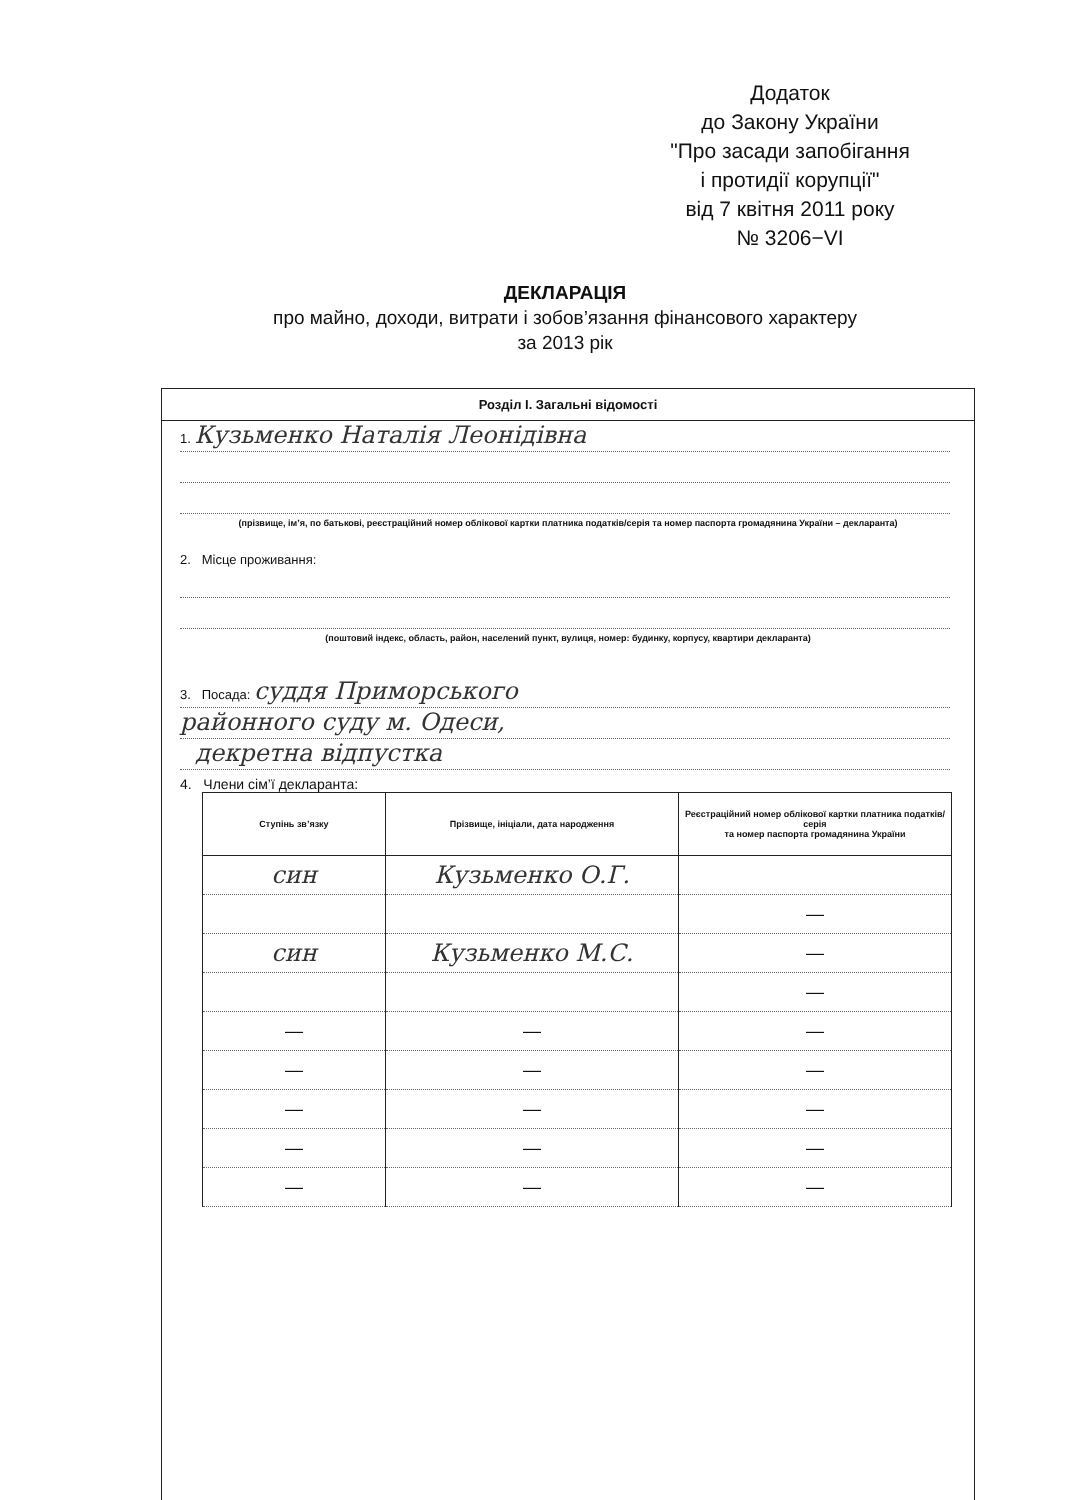Додаток
до Закону України
"Про засади запобігання
і протидії корупції"
від 7 квітня 2011 року
№ 3206−VI
ДЕКЛАРАЦІЯ
про майно, доходи, витрати і зобов’язання фінансового характеру
за 2013 рік
Розділ I. Загальні відомості
1. Кузьменко Наталія Леонідівна
(прізвище, ім’я, по батькові, реєстраційний номер облікової картки платника податків/серія та номер паспорта громадянина України – декларанта)
2. Місце проживання:
(поштовий індекс, область, район, населений пункт, вулиця, номер: будинку, корпусу, квартири декларанта)
3. Посада: суддя Приморського
районного суду м. Одеси,
декретна відпустка
4. Члени сім’ї декларанта:
| Ступінь зв’язку | Прізвище, ініціали, дата народження | Реєстраційний номер облікової картки платника податків/ серія та номер паспорта громадянина України |
| --- | --- | --- |
| син | Кузьменко О.Г. | |
| | | — |
| син | Кузьменко М.С. | — |
| | | — |
| — | — | — |
| — | — | — |
| — | — | — |
| — | — | — |
| — | — | — |